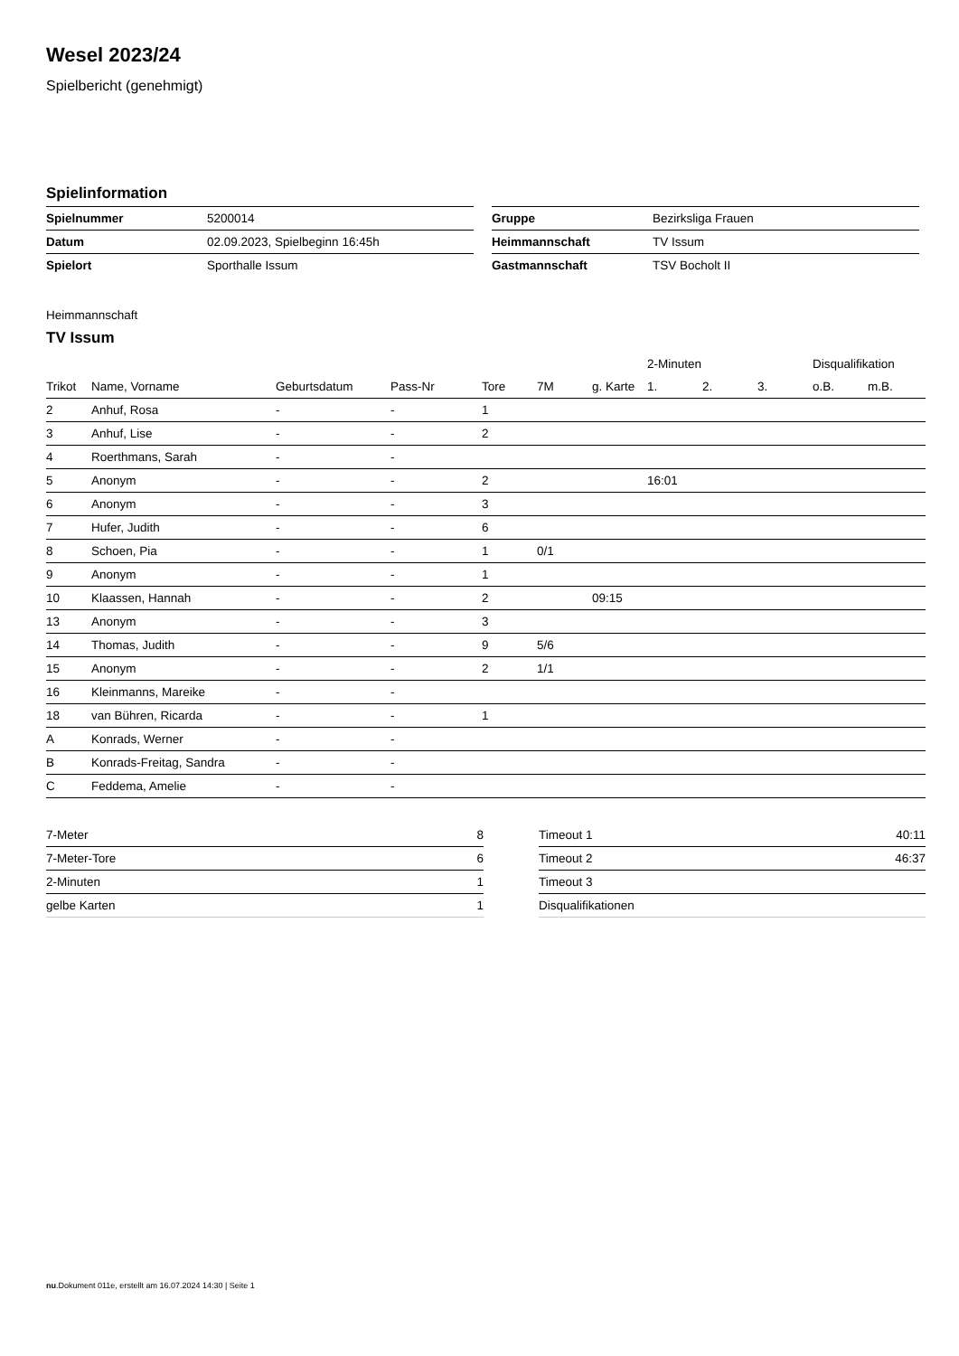Wesel 2023/24
Spielbericht (genehmigt)
Spielinformation
| Spielnummer | 5200014 |
| Datum | 02.09.2023, Spielbeginn 16:45h |
| Spielort | Sporthalle Issum |
| Gruppe | Bezirksliga Frauen |
| Heimmannschaft | TV Issum |
| Gastmannschaft | TSV Bocholt II |
Heimmannschaft
TV Issum
| | | | | | | | 2-Minuten | | | Disqualifikation | |
| --- | --- | --- | --- | --- | --- | --- | --- | --- | --- | --- | --- |
| Trikot | Name, Vorname | Geburtsdatum | Pass-Nr | Tore | 7M | g. Karte | 1. | 2. | 3. | o.B. | m.B. |
| 2 | Anhuf, Rosa | - | - | 1 | | | | | | | |
| 3 | Anhuf, Lise | - | - | 2 | | | | | | | |
| 4 | Roerthmans, Sarah | - | - | | | | | | | | |
| 5 | Anonym | - | - | 2 | | | 16:01 | | | | |
| 6 | Anonym | - | - | 3 | | | | | | | |
| 7 | Hufer, Judith | - | - | 6 | | | | | | | |
| 8 | Schoen, Pia | - | - | 1 | 0/1 | | | | | | |
| 9 | Anonym | - | - | 1 | | | | | | | |
| 10 | Klaassen, Hannah | - | - | 2 | | 09:15 | | | | | |
| 13 | Anonym | - | - | 3 | | | | | | | |
| 14 | Thomas, Judith | - | - | 9 | 5/6 | | | | | | |
| 15 | Anonym | - | - | 2 | 1/1 | | | | | | |
| 16 | Kleinmanns, Mareike | - | - | | | | | | | | |
| 18 | van Bühren, Ricarda | - | - | 1 | | | | | | | |
| A | Konrads, Werner | - | - | | | | | | | | |
| B | Konrads-Freitag, Sandra | - | - | | | | | | | | |
| C | Feddema, Amelie | - | - | | | | | | | | |
| 7-Meter | 8 |
| 7-Meter-Tore | 6 |
| 2-Minuten | 1 |
| gelbe Karten | 1 |
| Timeout 1 | 40:11 |
| Timeout 2 | 46:37 |
| Timeout 3 | |
| Disqualifikationen | |
nu.Dokument 011e, erstellt am 16.07.2024 14:30 | Seite 1